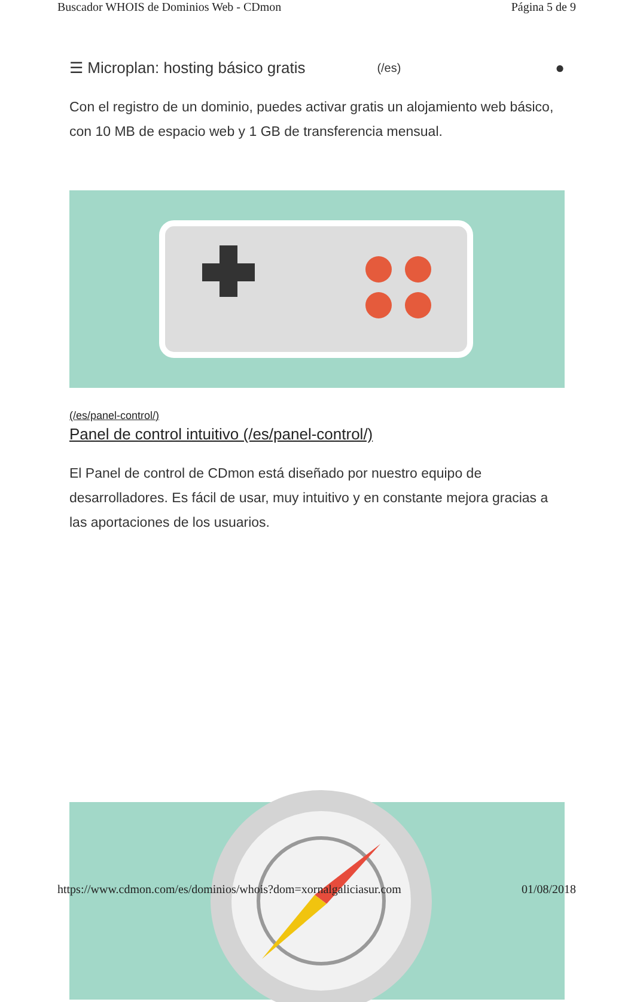Buscador WHOIS de Dominios Web - CDmon Página 5 de 9
☰ Microplan: hosting básico gratis (/es) ●
Con el registro de un dominio, puedes activar gratis un alojamiento web básico, con 10 MB de espacio web y 1 GB de transferencia mensual.
(/es/panel-control/)
Panel de control intuitivo (/es/panel-control/)
El Panel de control de CDmon está diseñado por nuestro equipo de desarrolladores. Es fácil de usar, muy intuitivo y en constante mejora gracias a las aportaciones de los usuarios.
https://www.cdmon.com/es/dominios/whois?dom=xornalgaliciasur.com 01/08/2018